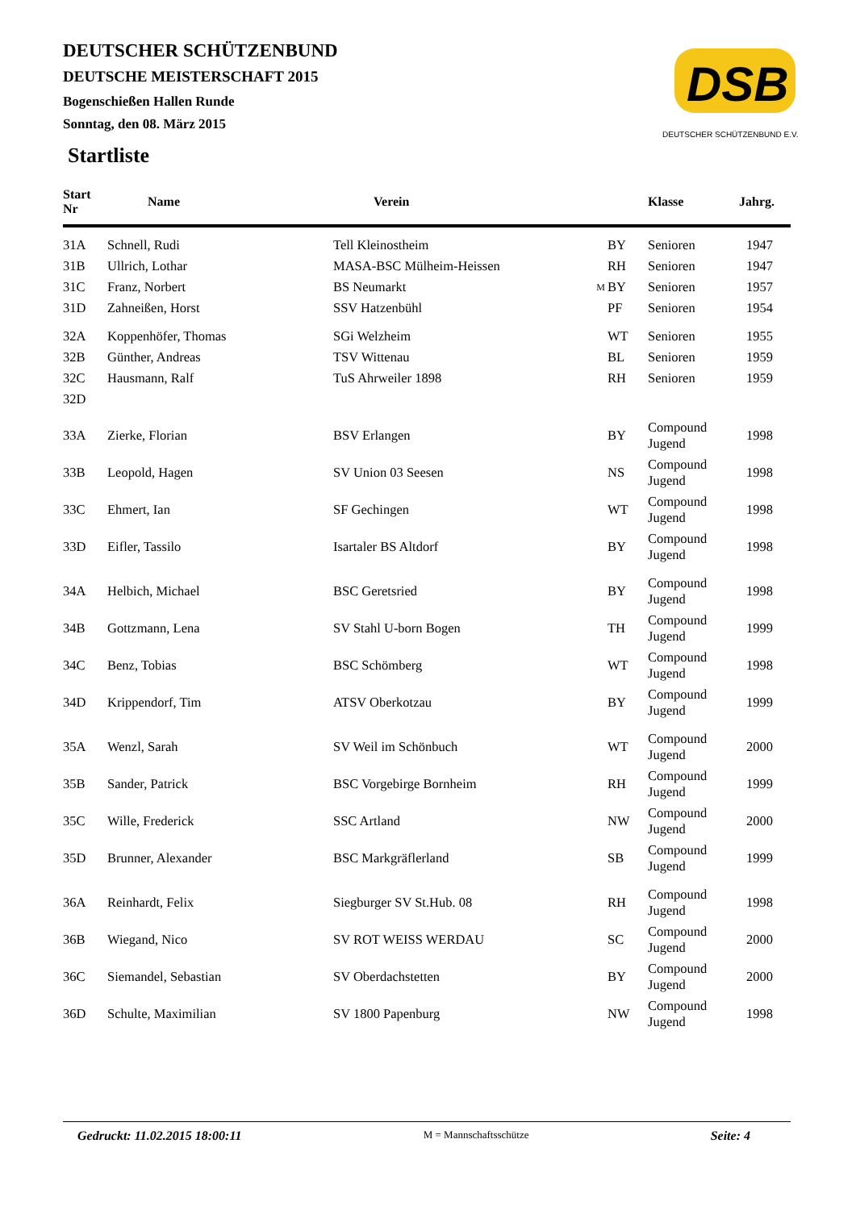DEUTSCHER SCHÜTZENBUND
DEUTSCHE MEISTERSCHAFT 2015
Bogenschießen Hallen Runde
Sonntag, den 08. März 2015
DSB
DEUTSCHER SCHÜTZENBUND E.V.
Startliste
| Start Nr | Name | Verein | | | Klasse | Jahrg. |
| --- | --- | --- | --- | --- | --- | --- |
| 31A | Schnell, Rudi | Tell Kleinostheim | | BY | Senioren | 1947 |
| 31B | Ullrich, Lothar | MASA-BSC Mülheim-Heissen | | RH | Senioren | 1947 |
| 31C | Franz, Norbert | BS Neumarkt | M | BY | Senioren | 1957 |
| 31D | Zahneißen, Horst | SSV Hatzenbühl | | PF | Senioren | 1954 |
| 32A | Koppenhöfer, Thomas | SGi Welzheim | | WT | Senioren | 1955 |
| 32B | Günther, Andreas | TSV Wittenau | | BL | Senioren | 1959 |
| 32C | Hausmann, Ralf | TuS Ahrweiler 1898 | | RH | Senioren | 1959 |
| 32D | | | | | | |
| 33A | Zierke, Florian | BSV Erlangen | | BY | Compound Jugend | 1998 |
| 33B | Leopold, Hagen | SV Union 03 Seesen | | NS | Compound Jugend | 1998 |
| 33C | Ehmert, Ian | SF Gechingen | | WT | Compound Jugend | 1998 |
| 33D | Eifler, Tassilo | Isartaler BS Altdorf | | BY | Compound Jugend | 1998 |
| 34A | Helbich, Michael | BSC Geretsried | | BY | Compound Jugend | 1998 |
| 34B | Gottzmann, Lena | SV Stahl U-born Bogen | | TH | Compound Jugend | 1999 |
| 34C | Benz, Tobias | BSC Schömberg | | WT | Compound Jugend | 1998 |
| 34D | Krippendorf, Tim | ATSV Oberkotzau | | BY | Compound Jugend | 1999 |
| 35A | Wenzl, Sarah | SV Weil im Schönbuch | | WT | Compound Jugend | 2000 |
| 35B | Sander, Patrick | BSC Vorgebirge Bornheim | | RH | Compound Jugend | 1999 |
| 35C | Wille, Frederick | SSC Artland | | NW | Compound Jugend | 2000 |
| 35D | Brunner, Alexander | BSC Markgräflerland | | SB | Compound Jugend | 1999 |
| 36A | Reinhardt, Felix | Siegburger SV St.Hub. 08 | | RH | Compound Jugend | 1998 |
| 36B | Wiegand, Nico | SV ROT WEISS WERDAU | | SC | Compound Jugend | 2000 |
| 36C | Siemandel, Sebastian | SV Oberdachstetten | | BY | Compound Jugend | 2000 |
| 36D | Schulte, Maximilian | SV 1800 Papenburg | | NW | Compound Jugend | 1998 |
Gedruckt: 11.02.2015 18:00:11 M = Mannschaftsschütze Seite: 4